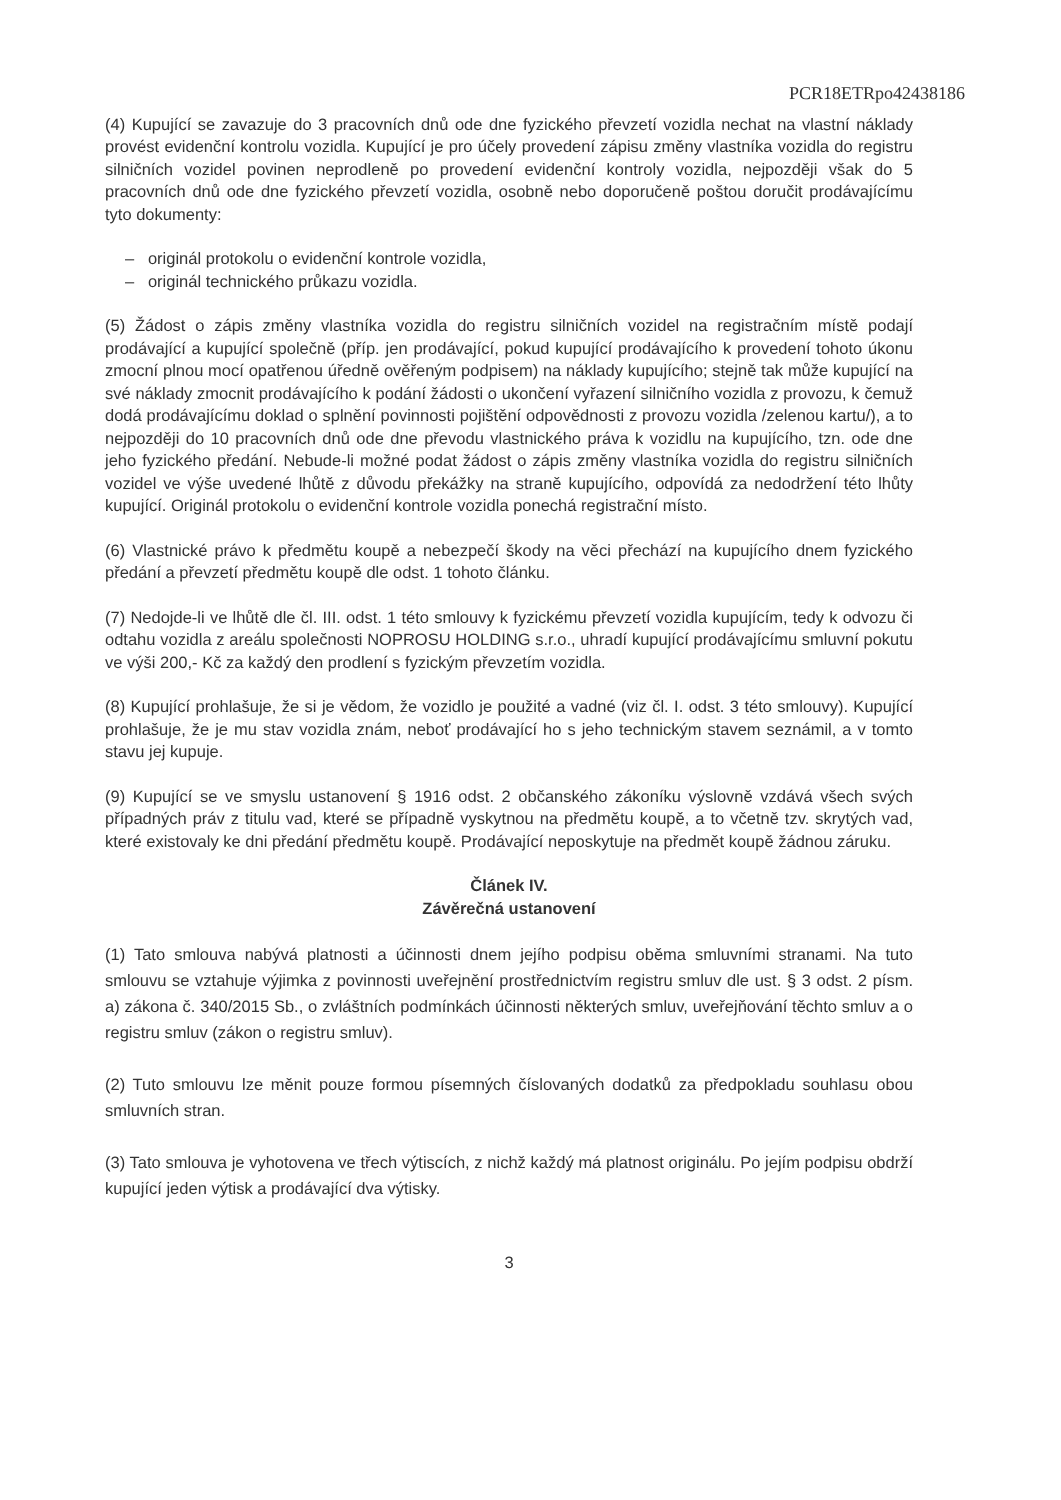PCR18ETRpo42438186
(4) Kupující se zavazuje do 3 pracovních dnů ode dne fyzického převzetí vozidla nechat na vlastní náklady provést evidenční kontrolu vozidla. Kupující je pro účely provedení zápisu změny vlastníka vozidla do registru silničních vozidel povinen neprodleně po provedení evidenční kontroly vozidla, nejpozději však do 5 pracovních dnů ode dne fyzického převzetí vozidla, osobně nebo doporučeně poštou doručit prodávajícímu tyto dokumenty:
– originál protokolu o evidenční kontrole vozidla,
– originál technického průkazu vozidla.
(5) Žádost o zápis změny vlastníka vozidla do registru silničních vozidel na registračním místě podají prodávající a kupující společně (příp. jen prodávající, pokud kupující prodávajícího k provedení tohoto úkonu zmocní plnou mocí opatřenou úředně ověřeným podpisem) na náklady kupujícího; stejně tak může kupující na své náklady zmocnit prodávajícího k podání žádosti o ukončení vyřazení silničního vozidla z provozu, k čemuž dodá prodávajícímu doklad o splnění povinnosti pojištění odpovědnosti z provozu vozidla /zelenou kartu/), a to nejpozději do 10 pracovních dnů ode dne převodu vlastnického práva k vozidlu na kupujícího, tzn. ode dne jeho fyzického předání. Nebude-li možné podat žádost o zápis změny vlastníka vozidla do registru silničních vozidel ve výše uvedené lhůtě z důvodu překážky na straně kupujícího, odpovídá za nedodržení této lhůty kupující. Originál protokolu o evidenční kontrole vozidla ponechá registrační místo.
(6) Vlastnické právo k předmětu koupě a nebezpečí škody na věci přechází na kupujícího dnem fyzického předání a převzetí předmětu koupě dle odst. 1 tohoto článku.
(7) Nedojde-li ve lhůtě dle čl. III. odst. 1 této smlouvy k fyzickému převzetí vozidla kupujícím, tedy k odvozu či odtahu vozidla z areálu společnosti NOPROSU HOLDING s.r.o., uhradí kupující prodávajícímu smluvní pokutu ve výši 200,- Kč za každý den prodlení s fyzickým převzetím vozidla.
(8) Kupující prohlašuje, že si je vědom, že vozidlo je použité a vadné (viz čl. I. odst. 3 této smlouvy). Kupující prohlašuje, že je mu stav vozidla znám, neboť prodávající ho s jeho technickým stavem seznámil, a v tomto stavu jej kupuje.
(9) Kupující se ve smyslu ustanovení § 1916 odst. 2 občanského zákoníku výslovně vzdává všech svých případných práv z titulu vad, které se případně vyskytnou na předmětu koupě, a to včetně tzv. skrytých vad, které existovaly ke dni předání předmětu koupě. Prodávající neposkytuje na předmět koupě žádnou záruku.
Článek IV.
Závěrečná ustanovení
(1) Tato smlouva nabývá platnosti a účinnosti dnem jejího podpisu oběma smluvními stranami. Na tuto smlouvu se vztahuje výjimka z povinnosti uveřejnění prostřednictvím registru smluv dle ust. § 3 odst. 2 písm. a) zákona č. 340/2015 Sb., o zvláštních podmínkách účinnosti některých smluv, uveřejňování těchto smluv a o registru smluv (zákon o registru smluv).
(2) Tuto smlouvu lze měnit pouze formou písemných číslovaných dodatků za předpokladu souhlasu obou smluvních stran.
(3) Tato smlouva je vyhotovena ve třech výtiscích, z nichž každý má platnost originálu. Po jejím podpisu obdrží kupující jeden výtisk a prodávající dva výtisky.
3